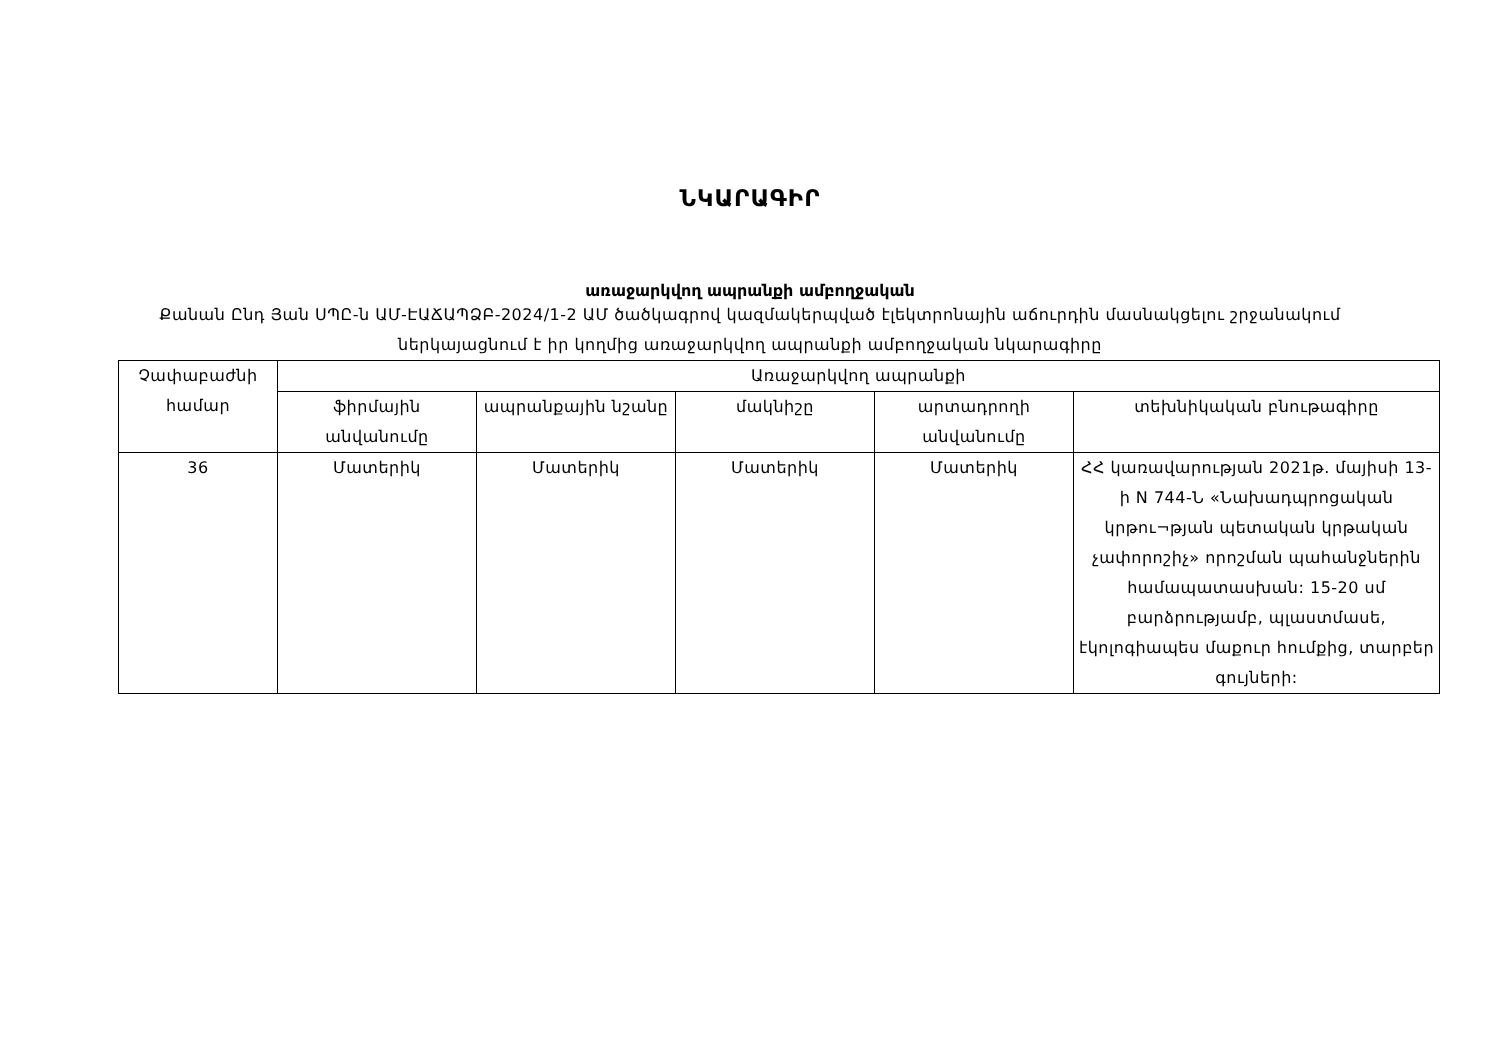ՆԿԱՐԱԳԻՐ
առաջարկվող ապրանքի ամբողջական
Քանան Ընդ Յան ՍՊԸ-ն ԱՄ-ԷԱՃԱՊՁԲ-2024/1-2 ԱՄ ծածկագրով կազմակերպված էլեկտրոնային աճուրդին մասնակցելու շրջանակում ներկայացնում է իր կողմից առաջարկվող ապրանքի ամբողջական նկարագիրը
| Չափաբաժնի համար | Առաջարկվող ապրանքի | | | | |
| --- | --- | --- | --- | --- | --- |
| | ֆիրմային անվանումը | ապրանքային նշանը | մակնիշը | արտադրողի անվանումը | տեխնիկական բնութագիրը |
| 36 | Մատերիկ | Մատերիկ | Մատերիկ | Մատերիկ | ՀՀ կառավարության 2021թ. մայիսի 13-ի N 744-Ն «Նախադպրոցական կրթու¬թյան պետական կրթական չափորոշիչ» որոշման պահանջներին համապատասխան: 15-20 սմ բարձրությամբ, պլաստմասե, էկոլոգիապես մաքուր հումքից, տարբեր գույների: |